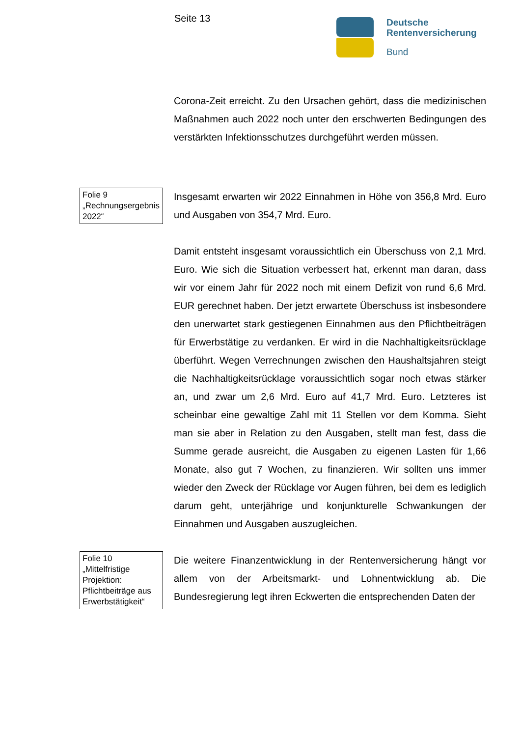Seite 13
Deutsche
Rentenversicherung
Bund
Corona-Zeit erreicht. Zu den Ursachen gehört, dass die medizinischen Maßnahmen auch 2022 noch unter den erschwerten Bedingungen des verstärkten Infektionsschutzes durchgeführt werden müssen.
Folie 9
„Rechnungsergebnis 2022“
Insgesamt erwarten wir 2022 Einnahmen in Höhe von 356,8 Mrd. Euro und Ausgaben von 354,7 Mrd. Euro.
Damit entsteht insgesamt voraussichtlich ein Überschuss von 2,1 Mrd. Euro. Wie sich die Situation verbessert hat, erkennt man daran, dass wir vor einem Jahr für 2022 noch mit einem Defizit von rund 6,6 Mrd. EUR gerechnet haben. Der jetzt erwartete Überschuss ist insbesondere den unerwartet stark gestiegenen Einnahmen aus den Pflichtbeiträgen für Erwerbstätige zu verdanken. Er wird in die Nachhaltigkeitsrücklage überführt. Wegen Verrechnungen zwischen den Haushaltsjahren steigt die Nachhaltigkeitsrücklage voraussichtlich sogar noch etwas stärker an, und zwar um 2,6 Mrd. Euro auf 41,7 Mrd. Euro. Letzteres ist scheinbar eine gewaltige Zahl mit 11 Stellen vor dem Komma. Sieht man sie aber in Relation zu den Ausgaben, stellt man fest, dass die Summe gerade ausreicht, die Ausgaben zu eigenen Lasten für 1,66 Monate, also gut 7 Wochen, zu finanzieren. Wir sollten uns immer wieder den Zweck der Rücklage vor Augen führen, bei dem es lediglich darum geht, unterjährige und konjunkturelle Schwankungen der Einnahmen und Ausgaben auszugleichen.
Folie 10
„Mittelfristige Projektion: Pflichtbeiträge aus Erwerbstätigkeit“
Die weitere Finanzentwicklung in der Rentenversicherung hängt vor allem von der Arbeitsmarkt- und Lohnentwicklung ab. Die Bundesregierung legt ihren Eckwerten die entsprechenden Daten der